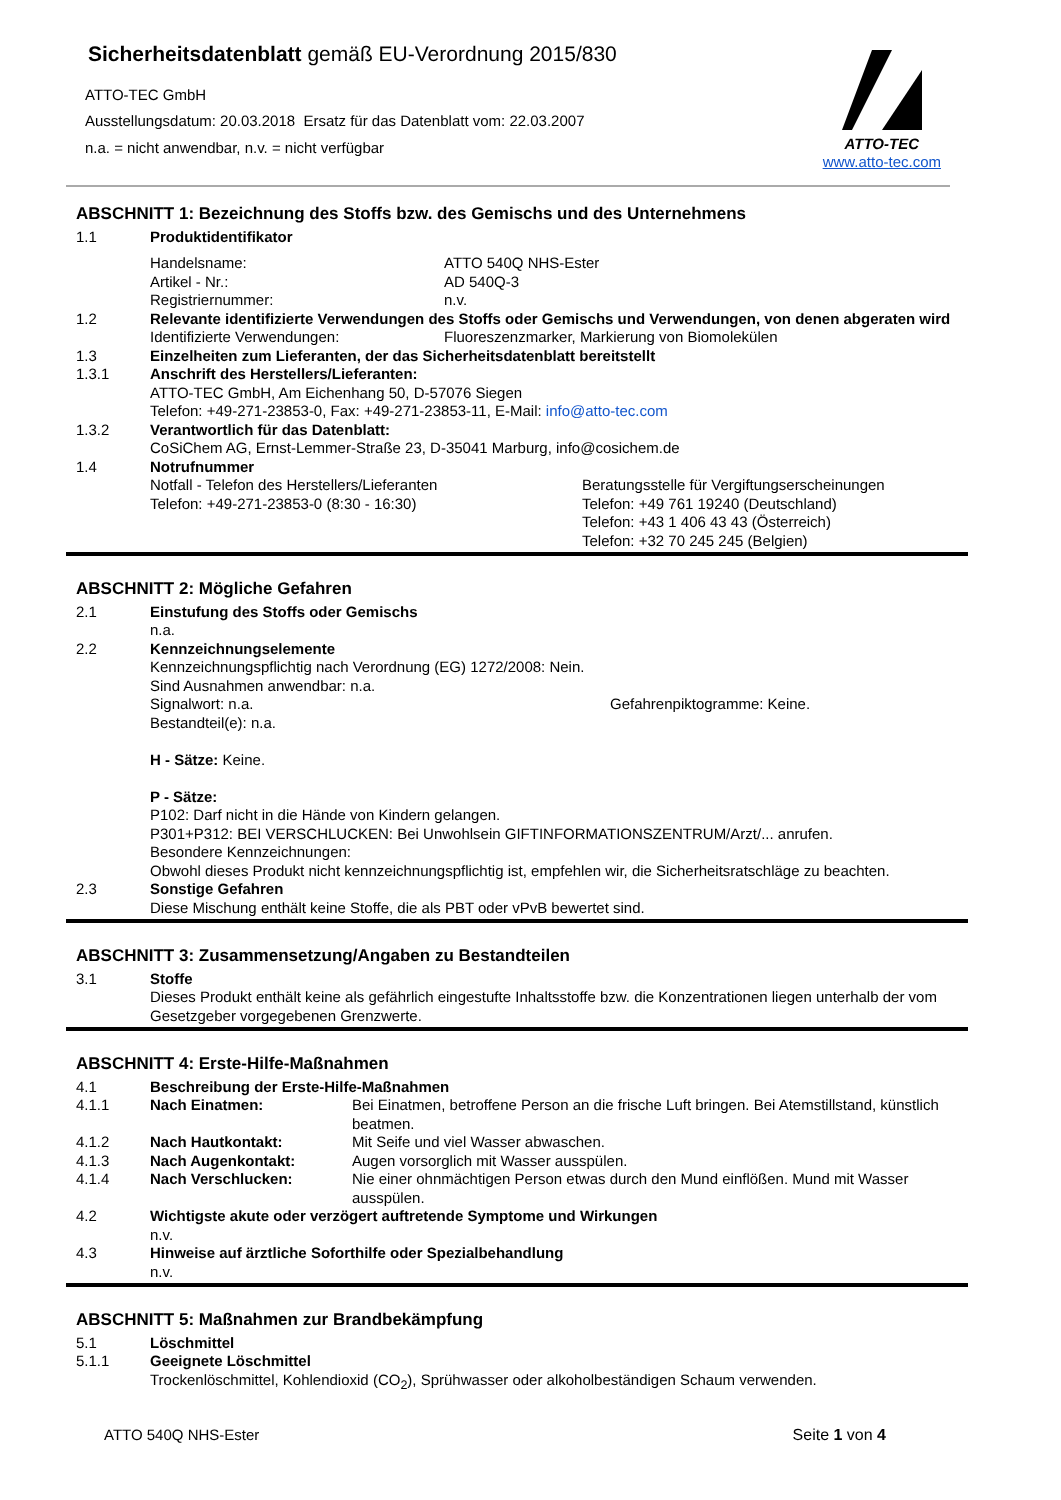Sicherheitsdatenblatt gemäß EU-Verordnung 2015/830
ATTO-TEC GmbH
Ausstellungsdatum: 20.03.2018 Ersatz für das Datenblatt vom: 22.03.2007
n.a. = nicht anwendbar, n.v. = nicht verfügbar
ATTO-TEC
www.atto-tec.com
ABSCHNITT 1: Bezeichnung des Stoffs bzw. des Gemischs und des Unternehmens
1.1 Produktidentifikator
Handelsname: ATTO 540Q NHS-Ester
Artikel - Nr.: AD 540Q-3
Registriernummer: n.v.
1.2 Relevante identifizierte Verwendungen des Stoffs oder Gemischs und Verwendungen, von denen abgeraten wird
Identifizierte Verwendungen: Fluoreszenzmarker, Markierung von Biomolekülen
1.3 Einzelheiten zum Lieferanten, der das Sicherheitsdatenblatt bereitstellt
1.3.1 Anschrift des Herstellers/Lieferanten:
ATTO-TEC GmbH, Am Eichenhang 50, D-57076 Siegen
Telefon: +49-271-23853-0, Fax: +49-271-23853-11, E-Mail: info@atto-tec.com
1.3.2 Verantwortlich für das Datenblatt:
CoSiChem AG, Ernst-Lemmer-Straße 23, D-35041 Marburg, info@cosichem.de
1.4 Notrufnummer
Notfall - Telefon des Herstellers/Lieferanten
Telefon: +49-271-23853-0 (8:30 - 16:30)
Beratungsstelle für Vergiftungserscheinungen
Telefon: +49 761 19240 (Deutschland)
Telefon: +43 1 406 43 43 (Österreich)
Telefon: +32 70 245 245 (Belgien)
ABSCHNITT 2: Mögliche Gefahren
2.1 Einstufung des Stoffs oder Gemischs
n.a.
2.2 Kennzeichnungselemente
Kennzeichnungspflichtig nach Verordnung (EG) 1272/2008: Nein.
Sind Ausnahmen anwendbar: n.a.
Signalwort: n.a. Gefahrenpiktogramme: Keine.
Bestandteil(e): n.a.
H - Sätze: Keine.
P - Sätze:
P102: Darf nicht in die Hände von Kindern gelangen.
P301+P312: BEI VERSCHLUCKEN: Bei Unwohlsein GIFTINFORMATIONSZENTRUM/Arzt/... anrufen.
Besondere Kennzeichnungen:
Obwohl dieses Produkt nicht kennzeichnungspflichtig ist, empfehlen wir, die Sicherheitsratschläge zu beachten.
2.3 Sonstige Gefahren
Diese Mischung enthält keine Stoffe, die als PBT oder vPvB bewertet sind.
ABSCHNITT 3: Zusammensetzung/Angaben zu Bestandteilen
3.1 Stoffe
Dieses Produkt enthält keine als gefährlich eingestufte Inhaltsstoffe bzw. die Konzentrationen liegen unterhalb der vom Gesetzgeber vorgegebenen Grenzwerte.
ABSCHNITT 4: Erste-Hilfe-Maßnahmen
4.1 Beschreibung der Erste-Hilfe-Maßnahmen
4.1.1 Nach Einatmen: Bei Einatmen, betroffene Person an die frische Luft bringen. Bei Atemstillstand, künstlich beatmen.
4.1.2 Nach Hautkontakt: Mit Seife und viel Wasser abwaschen.
4.1.3 Nach Augenkontakt: Augen vorsorglich mit Wasser ausspülen.
4.1.4 Nach Verschlucken: Nie einer ohnmächtigen Person etwas durch den Mund einflößen. Mund mit Wasser ausspülen.
4.2 Wichtigste akute oder verzögert auftretende Symptome und Wirkungen
n.v.
4.3 Hinweise auf ärztliche Soforthilfe oder Spezialbehandlung
n.v.
ABSCHNITT 5: Maßnahmen zur Brandbekämpfung
5.1 Löschmittel
5.1.1 Geeignete Löschmittel
Trockenlöschmittel, Kohlendioxid (CO<sub>2</sub>), Sprühwasser oder alkoholbeständigen Schaum verwenden.
ATTO 540Q NHS-Ester Seite 1 von 4